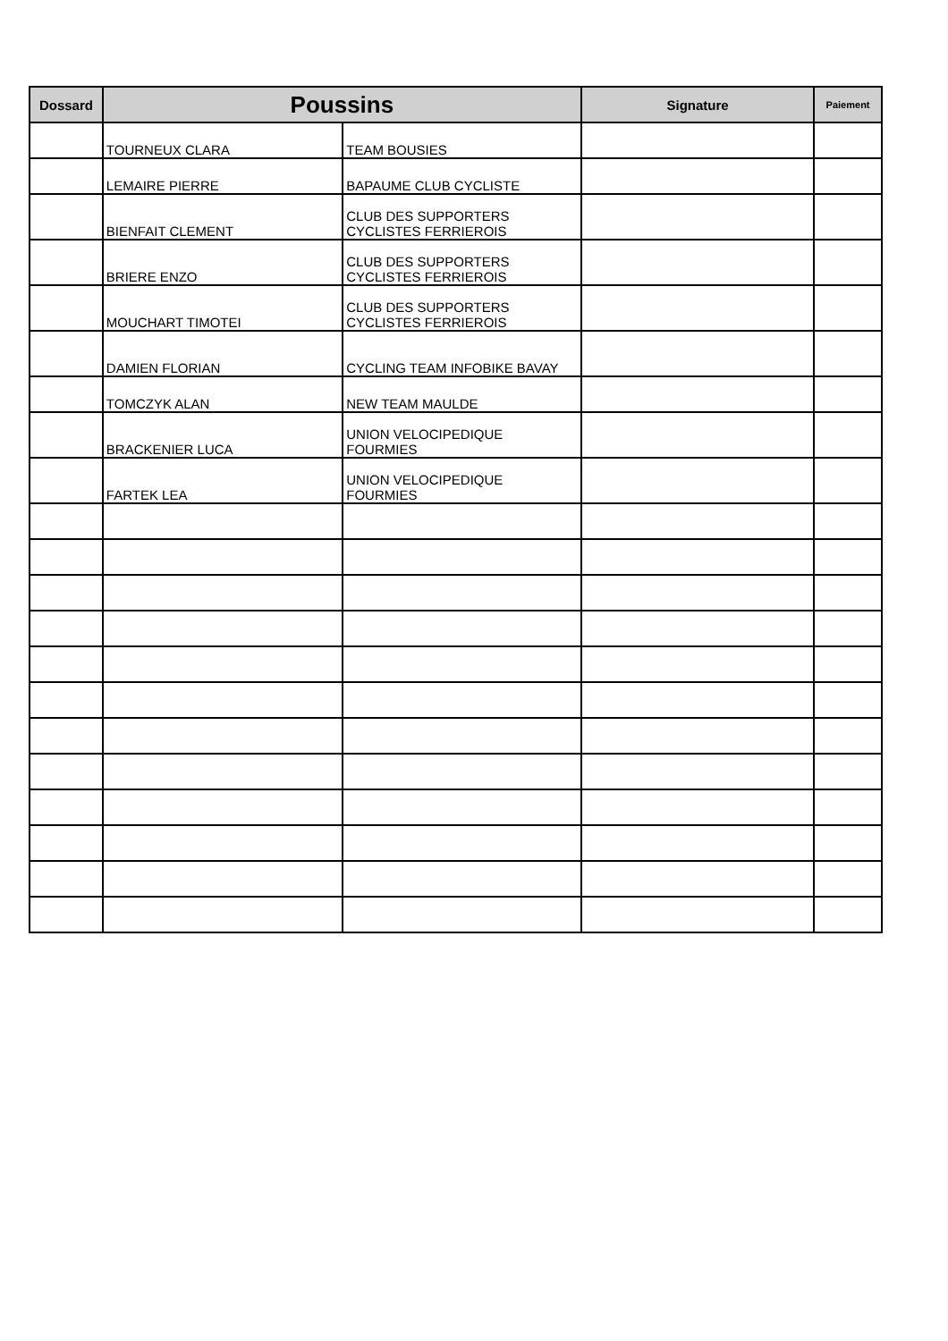| Dossard | Poussins | | Signature | Paiement |
| --- | --- | --- | --- | --- |
| | TOURNEUX CLARA | TEAM BOUSIES | | |
| | LEMAIRE PIERRE | BAPAUME CLUB CYCLISTE | | |
| | BIENFAIT CLEMENT | CLUB DES SUPPORTERS CYCLISTES FERRIEROIS | | |
| | BRIERE ENZO | CLUB DES SUPPORTERS CYCLISTES FERRIEROIS | | |
| | MOUCHART TIMOTEI | CLUB DES SUPPORTERS CYCLISTES FERRIEROIS | | |
| | DAMIEN FLORIAN | CYCLING TEAM INFOBIKE BAVAY | | |
| | TOMCZYK ALAN | NEW TEAM MAULDE | | |
| | BRACKENIER LUCA | UNION VELOCIPEDIQUE FOURMIES | | |
| | FARTEK LEA | UNION VELOCIPEDIQUE FOURMIES | | |